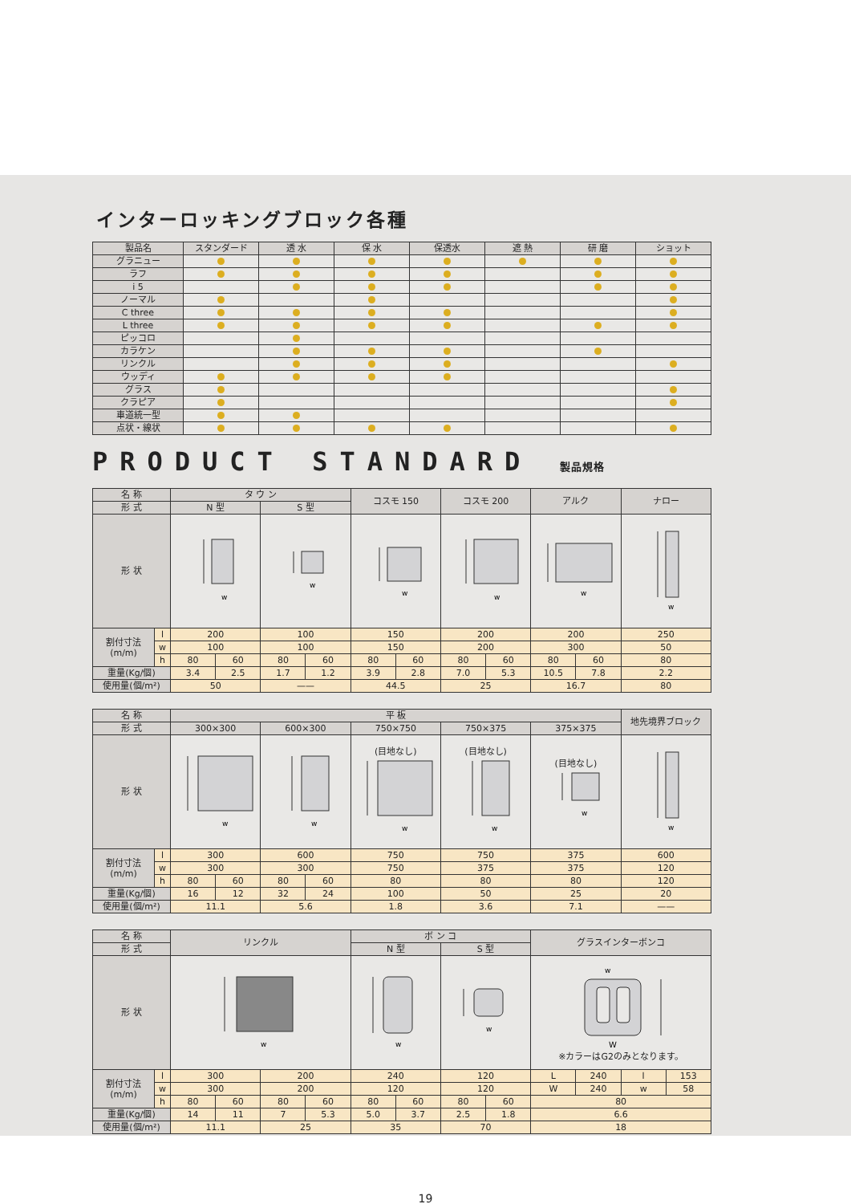インターロッキングブロック各種
| 製品名 | スタンダード | 透 水 | 保 水 | 保透水 | 遮 熱 | 研 磨 | ショット |
| --- | --- | --- | --- | --- | --- | --- | --- |
| グラニュー | | | | | | | |
| ラフ | | | | | | | |
| i 5 | | | | | | | |
| ノーマル | | | | | | | |
| C three | | | | | | | |
| L three | | | | | | | |
| ピッコロ | | | | | | | |
| カラケン | | | | | | | |
| リンクル | | | | | | | |
| ウッディ | | | | | | | |
| グラス | | | | | | | |
| クラピア | | | | | | | |
| 車道統一型 | | | | | | | |
| 点状・線状 | | | | | | | |
PRODUCT STANDARD 製品規格
| 名 称 | | タ ウ ン | | | | コスモ 150 | | コスモ 200 | | アルク | | ナロー |
| 形 式 | | N 型 | | S 型 | | | | | | | | |
| 形 状 | | w | | w | | w | | w | | w | | w |
| 割付寸法 (m/m) | l | 200 | | 100 | | 150 | | 200 | | 200 | | 250 |
| | w | 100 | | 100 | | 150 | | 200 | | 300 | | 50 |
| | h | 80 | 60 | 80 | 60 | 80 | 60 | 80 | 60 | 80 | 60 | 80 |
| 重量(Kg/個) | | 3.4 | 2.5 | 1.7 | 1.2 | 3.9 | 2.8 | 7.0 | 5.3 | 10.5 | 7.8 | 2.2 |
| 使用量(個/m²) | | 50 | | —— | | 44.5 | | 25 | | 16.7 | | 80 |
| 名 称 | | 平 板 | | | | | | | 地先境界ブロック |
| 形 式 | | 300×300 | | 600×300 | | 750×750 | 750×375 | 375×375 | |
| 形 状 | | w | | w | | (目地なし) w | (目地なし) w | (目地なし) w | w |
| 割付寸法 (m/m) | l | 300 | | 600 | | 750 | 750 | 375 | 600 |
| | w | 300 | | 300 | | 750 | 375 | 375 | 120 |
| | h | 80 | 60 | 80 | 60 | 80 | 80 | 80 | 120 |
| 重量(Kg/個) | | 16 | 12 | 32 | 24 | 100 | 50 | 25 | 20 |
| 使用量(個/m²) | | 11.1 | | 5.6 | | 1.8 | 3.6 | 7.1 | —— |
| 名 称 | | リンクル | | | | ボ ン コ | | | | グラスインターボンコ | | | |
| 形 式 | | | | | | N 型 | | S 型 | | | | | |
| 形 状 | | w | | | | w | | w | | w W ※カラーはG2のみとなります。 | | | |
| 割付寸法 (m/m) | l | 300 | | 200 | | 240 | | 120 | | L | 240 | l | 153 |
| | w | 300 | | 200 | | 120 | | 120 | | W | 240 | w | 58 |
| | h | 80 | 60 | 80 | 60 | 80 | 60 | 80 | 60 | 80 | | | |
| 重量(Kg/個) | | 14 | 11 | 7 | 5.3 | 5.0 | 3.7 | 2.5 | 1.8 | 6.6 | | | |
| 使用量(個/m²) | | 11.1 | | 25 | | 35 | | 70 | | 18 | | | |
19